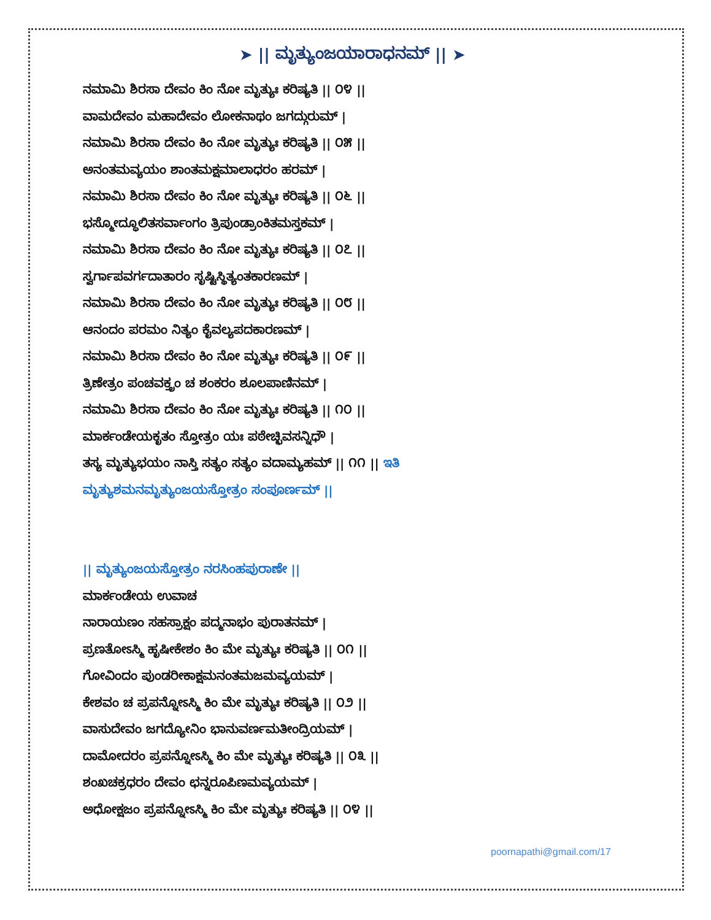➤ || ಮೃತ್ಯುಂಜಯಾರಾಧನಮ್ || ➤
ನಮಾಮಿ ಶಿರಸಾ ದೇವಂ ಕಿಂ ನೋ ಮೃತ್ಯುಃ ಕರಿಷ್ಯತಿ || ೦೪ ||
ವಾಮದೇವಂ ಮಹಾದೇವಂ ಲೋಕನಾಥಂ ಜಗದ್ಗುರುಮ್ |
ನಮಾಮಿ ಶಿರಸಾ ದೇವಂ ಕಿಂ ನೋ ಮೃತ್ಯುಃ ಕರಿಷ್ಯತಿ || ೦೫ ||
ಅನಂತಮವ್ಯಯಂ ಶಾಂತಮಕ್ಷಮಾಲಾಧರಂ ಹರಮ್ |
ನಮಾಮಿ ಶಿರಸಾ ದೇವಂ ಕಿಂ ನೋ ಮೃತ್ಯುಃ ಕರಿಷ್ಯತಿ || ೦೬ ||
ಭಸ್ಮೋದ್ಧೂಲಿತಸರ್ವಾಂಗಂ ತ್ರಿಪುಂಡ್ರಾಂಕಿತಮಸ್ತಕಮ್ |
ನಮಾಮಿ ಶಿರಸಾ ದೇವಂ ಕಿಂ ನೋ ಮೃತ್ಯುಃ ಕರಿಷ್ಯತಿ || ೦೭ ||
ಸ್ವರ್ಗಾಪವರ್ಗದಾತಾರಂ ಸೃಷ್ಟಿಸ್ಥಿತ್ಯಂತಕಾರಣಮ್ |
ನಮಾಮಿ ಶಿರಸಾ ದೇವಂ ಕಿಂ ನೋ ಮೃತ್ಯುಃ ಕರಿಷ್ಯತಿ || ೦೮ ||
ಆನಂದಂ ಪರಮಂ ನಿತ್ಯಂ ಕೈವಲ್ಯಪದಕಾರಣಮ್ |
ನಮಾಮಿ ಶಿರಸಾ ದೇವಂ ಕಿಂ ನೋ ಮೃತ್ಯುಃ ಕರಿಷ್ಯತಿ || ೦೯ ||
ತ್ರಿಣೇತ್ರಂ ಪಂಚವಕ್ತ್ರಂ ಚ ಶಂಕರಂ ಶೂಲಪಾಣಿನಮ್ |
ನಮಾಮಿ ಶಿರಸಾ ದೇವಂ ಕಿಂ ನೋ ಮೃತ್ಯುಃ ಕರಿಷ್ಯತಿ || ೧೦ ||
ಮಾರ್ಕಂಡೇಯಕೃತಂ ಸ್ತೋತ್ರಂ ಯಃ ಪಠೇಚ್ಛಿವಸನ್ನಿಧೌ |
ತಸ್ಯ ಮೃತ್ಯುಭಯಂ ನಾಸ್ತಿ ಸತ್ಯಂ ಸತ್ಯಂ ವದಾಮ್ಯಹಮ್ || ೧೧ || ಇತಿ
ಮೃತ್ಯುಶಮನಮೃತ್ಯುಂಜಯಸ್ತೋತ್ರಂ ಸಂಪೂರ್ಣಮ್ ||
|| ಮೃತ್ಯುಂಜಯಸ್ತೋತ್ರಂ ನರಸಿಂಹಪುರಾಣೇ ||
ಮಾರ್ಕಂಡೇಯ ಉವಾಚ
ನಾರಾಯಣಂ ಸಹಸ್ರಾಕ್ಷಂ ಪದ್ಮನಾಭಂ ಪುರಾತನಮ್ |
ಪ್ರಣತೋಽಸ್ಮಿ ಹೃಷೀಕೇಶಂ ಕಿಂ ಮೇ ಮೃತ್ಯುಃ ಕರಿಷ್ಯತಿ || ೦೧ ||
ಗೋವಿಂದಂ ಪುಂಡರೀಕಾಕ್ಷಮನಂತಮಜಮವ್ಯಯಮ್ |
ಕೇಶವಂ ಚ ಪ್ರಪನ್ನೋಽಸ್ಮಿ ಕಿಂ ಮೇ ಮೃತ್ಯುಃ ಕರಿಷ್ಯತಿ || ೦೨ ||
ವಾಸುದೇವಂ ಜಗದ್ಯೋನಿಂ ಭಾನುವರ್ಣಮತೀಂದ್ರಿಯಮ್ |
ದಾಮೋದರಂ ಪ್ರಪನ್ನೋಽಸ್ಮಿ ಕಿಂ ಮೇ ಮೃತ್ಯುಃ ಕರಿಷ್ಯತಿ || ೦೩ ||
ಶಂಖಚಕ್ರಧರಂ ದೇವಂ ಛನ್ನರೂಪಿಣಮವ್ಯಯಮ್ |
ಅಧೋಕ್ಷಜಂ ಪ್ರಪನ್ನೋಽಸ್ಮಿ ಕಿಂ ಮೇ ಮೃತ್ಯುಃ ಕರಿಷ್ಯತಿ || ೦೪ ||
poornapathi@gmail.com/17